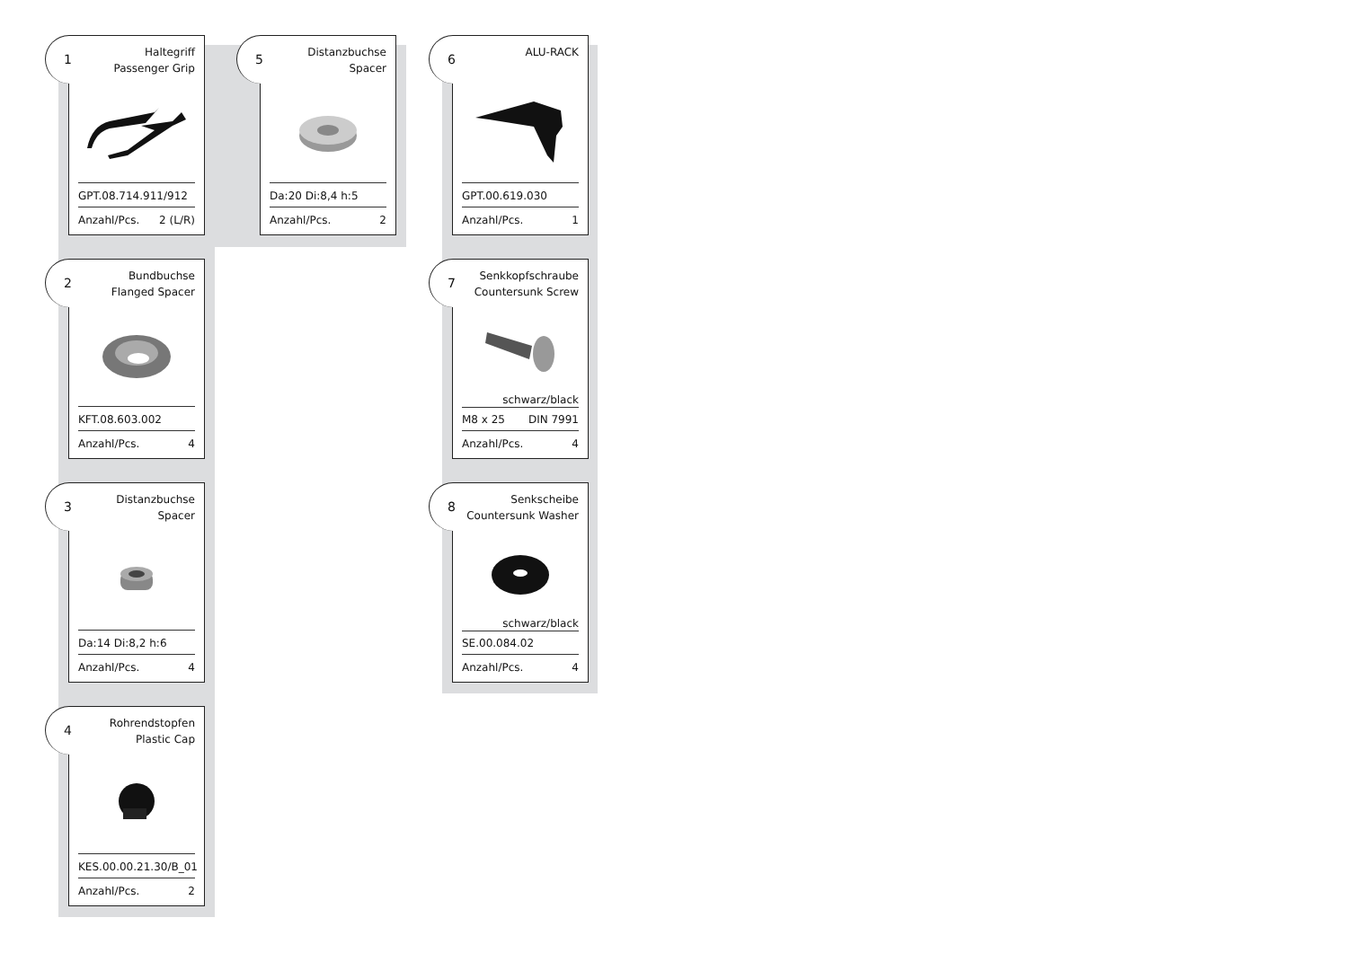1 Haltegriff
Passenger Grip
GPT.08.714.911/912
Anzahl/Pcs. 2 (L/R)
2 Bundbuchse
Flanged Spacer
KFT.08.603.002
Anzahl/Pcs. 4
3 Distanzbuchse
Spacer
Da:14 Di:8,2 h:6
Anzahl/Pcs. 4
4 Rohrendstopfen
Plastic Cap
KES.00.00.21.30/B_01
Anzahl/Pcs. 2
5 Distanzbuchse
Spacer
Da:20 Di:8,4 h:5
Anzahl/Pcs. 2
6 ALU-RACK
GPT.00.619.030
Anzahl/Pcs. 1
7 Senkkopfschraube
Countersunk Screw
schwarz/black
M8 x 25 DIN 7991
Anzahl/Pcs. 4
8 Senkscheibe
Countersunk Washer
schwarz/black
SE.00.084.02
Anzahl/Pcs. 4